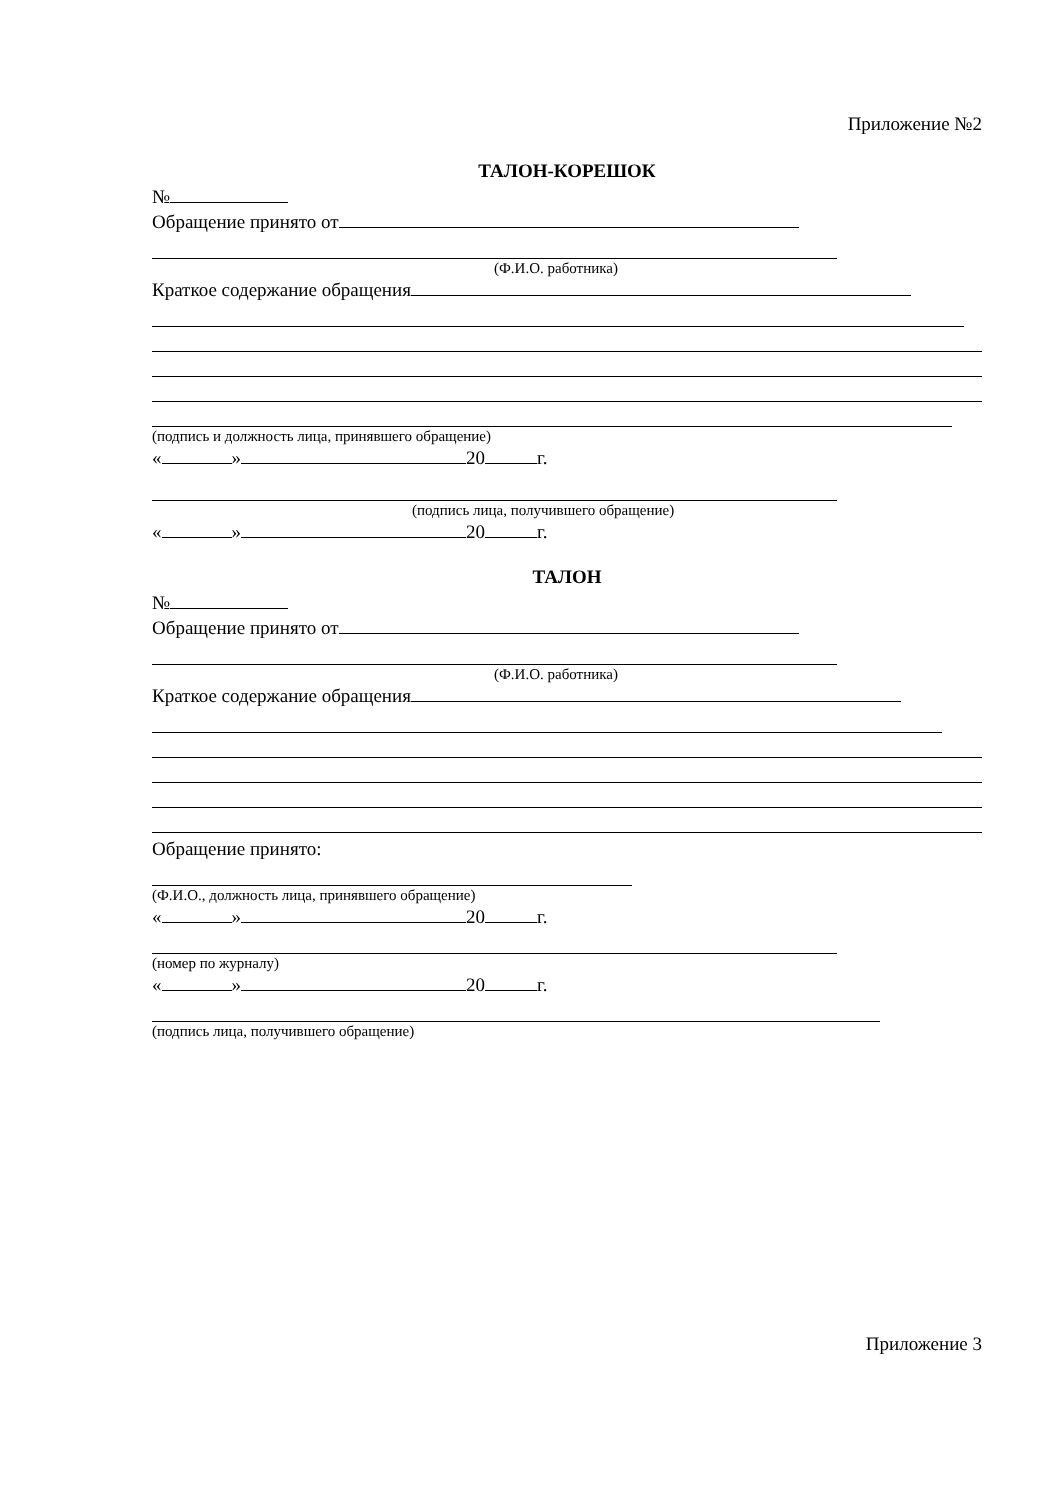Приложение №2
ТАЛОН-КОРЕШОК
№
Обращение принято от
(Ф.И.О. работника)
Краткое содержание обращения
(подпись и должность лица, принявшего обращение)
« » 20 г.
(подпись лица, получившего обращение)
« » 20 г.
ТАЛОН
№
Обращение принято от
(Ф.И.О. работника)
Краткое содержание обращения
Обращение принято:
(Ф.И.О., должность лица, принявшего обращение)
« » 20 г.
(номер по журналу)
« » 20 г.
(подпись лица, получившего обращение)
Приложение 3